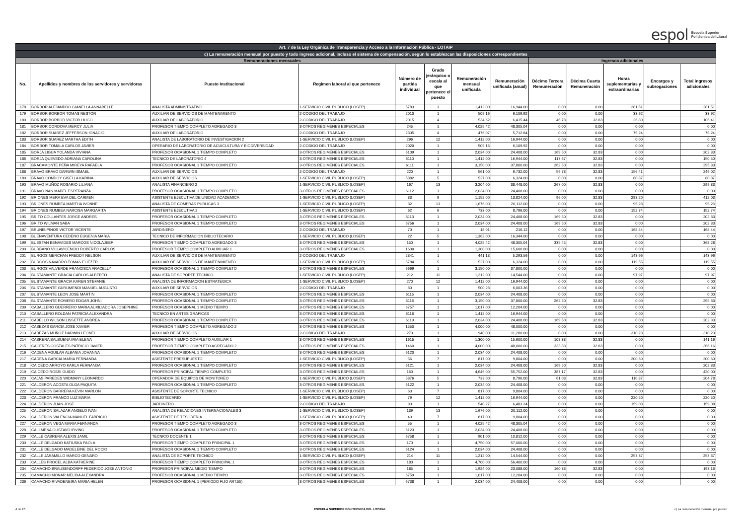espol Escuela Superior
Politécnica del Litoral
| Art. 7 de la Ley Orgánica de Transparencia y Acceso a la Información Pública - LOTAIP | | | | | | | | | | | | |
| --- | --- | --- | --- | --- | --- | --- | --- | --- | --- | --- | --- | --- |
| c) La remuneración mensual por puesto y todo ingreso adicional, incluso el sistema de compensación, según lo establezcan las disposiciones correspondientes | | | | | | | | | | | | |
| Remuneraciones mensuales | | | | | | | | Ingresos adicionales | | | | |
| No. | Apellidos y nombres de los servidores y servidoras | Puesto Institucional | Regimen laboral al que pertenece | Número de partida individual | Grado jerárquico o escala al que pertenece el puesto | Remuneración mensual unificada | Remuneración unificada (anual) | Décimo Tercera Remuneración | Décima Cuarta Remuneración | Horas suplementarias y extraordinarias | Encargos y subrogaciones | Total ingresos adicionales |
| 178 | BORBOR ALEJANDRO GIANELLA ANNABELLE | ANALISTA ADMINISTRATIVO | 1-SERVICIO CIVIL PUBLICO (LOSEP) | 5783 | 3 | 1,412.00 | 16,944.00 | 0.00 | 0.00 | 281.51 | | 281.51 |
| 179 | BORBOR BORBOR TOMAS NESTOR | AUXILIAR DE SERVICIOS DE MANTENIMIENTO | 2-CODIGO DEL TRABAJO | 2010 | 1 | 509.16 | 6,109.92 | 0.00 | 0.00 | 33.92 | | 33.92 |
| 180 | BORBOR BORBOR VICTOR HUGO | AUXILIAR DE LABORATORIO | 2-CODIGO DEL TRABAJO | 2015 | 4 | 534.62 | 6,415.44 | 46.78 | 32.83 | 26.80 | | 106.41 |
| 181 | BORBOR CORDOVA MERCY JULIA | PROFESOR TIEMPO COMPLETO AGREGADO 3 | 3-OTROS REGIMENES ESPECIALES | 245 | 1 | 4,025.42 | 48,305.04 | 0.00 | 0.00 | 0.00 | | 0.00 |
| 182 | BORBOR SUAREZ JEFFERSON IGNACIO | AUXILIAR DE LABORATORIO | 2-CODIGO DEL TRABAJO | 2305 | 4 | 476.07 | 5,712.84 | 0.00 | 0.00 | 75.24 | | 75.24 |
| 183 | BORBOR SUAREZ MARTHA EDITH | ANALISTA DE LABORATORIO DE INVESTIGACION 2 | 1-SERVICIO CIVIL PUBLICO (LOSEP) | 296 | 12 | 1,412.00 | 16,944.00 | 0.00 | 0.00 | 0.00 | | 0.00 |
| 184 | BORBOR TOMALA CARLOS JAVIER | OPERARIO DE LABORATORIO DE ACUICULTURA Y BIODIVERSIDAD | 2-CODIGO DEL TRABAJO | 2020 | 1 | 509.16 | 6,109.92 | 0.00 | 0.00 | 0.00 | | 0.00 |
| 185 | BORJA LIGUA YOLANDA VIVIANA | PROFESOR OCASIONAL 1 TIEMPO COMPLETO | 3-OTROS REGIMENES ESPECIALES | 6109 | 1 | 2,034.00 | 24,408.00 | 169.50 | 32.83 | 0.00 | | 202.33 |
| 186 | BORJA QUEVEDO ADRIANA CAROLINA | TECNICO DE LABORATORIO 4 | 3-OTROS REGIMENES ESPECIALES | 6110 | 1 | 1,412.00 | 16,944.00 | 117.67 | 32.83 | 0.00 | | 150.50 |
| 187 | BRACAMONTE PEÑA MIREYA RAFAELA | PROFESOR OCASIONAL 1 TIEMPO COMPLETO | 3-OTROS REGIMENES ESPECIALES | 6111 | 1 | 3,150.00 | 37,800.00 | 262.50 | 32.83 | 0.00 | | 295.33 |
| 188 | BRAVO BRAVO DARWIN ISMAEL | AUXILIAR DE SERVICIOS | 2-CODIGO DEL TRABAJO | 220 | 1 | 561.00 | 6,732.00 | 59.78 | 32.83 | 156.41 | | 249.02 |
| 189 | BRAVO CONDOY GISELLA KARINA | AUXILIAR DE SERVICIOS | 1-SERVICIO CIVIL PUBLICO (LOSEP) | 5882 | 5 | 527.00 | 6,324.00 | 0.00 | 0.00 | 80.87 | | 80.87 |
| 190 | BRAVO MUÑOZ ROSARIO LILIANA | ANALISTA FINANCIERO 2 | 1-SERVICIO CIVIL PUBLICO (LOSEP) | 167 | 13 | 3,204.00 | 38,448.00 | 267.00 | 32.83 | 0.00 | | 299.83 |
| 191 | BRAVO NAN MABEL ESPERANZA | PROFESOR OCASIONAL 1 TIEMPO COMPLETO | 3-OTROS REGIMENES ESPECIALES | 6112 | 1 | 2,034.00 | 24,408.00 | 0.00 | 0.00 | 0.00 | | 0.00 |
| 192 | BRIONES MERA EVA DEL CARMEN | ASISTENTE EJECUTIVA DE UNIDAD ACADEMICA | 1-SERVICIO CIVIL PUBLICO (LOSEP) | 83 | 9 | 1,152.00 | 13,824.00 | 96.00 | 32.83 | 283.20 | | 412.03 |
| 193 | BRIONES RUMBEA MARTHA IVONNE | ANALISTA DE COMPRAS PUBLICAS 3 | 1-SERVICIO CIVIL PUBLICO (LOSEP) | 32 | 13 | 1,676.00 | 20,112.00 | 0.00 | 0.00 | 95.28 | | 95.28 |
| 194 | BRIONES RUMBEA NARCISA MARGARITA | ASISTENTE EJECUTIVA 2 | 1-SERVICIO CIVIL PUBLICO (LOSEP) | 62 | 6 | 733.00 | 8,796.00 | 0.00 | 0.00 | 152.74 | | 152.74 |
| 195 | BRITO COLLANTES JORGE ANDRES | PROFESOR OCASIONAL 1 TIEMPO COMPLETO | 3-OTROS REGIMENES ESPECIALES | 6113 | 1 | 2,034.00 | 24,408.00 | 169.50 | 32.83 | 0.00 | | 202.33 |
| 196 | BRITO WILMAN SABA | PROFESOR OCASIONAL 1 TIEMPO COMPLETO | 3-OTROS REGIMENES ESPECIALES | 6756 | 1 | 2,034.00 | 24,408.00 | 169.50 | 32.83 | 0.00 | | 202.33 |
| 197 | BRUNIS PINOS VICTOR VICENTE | JARDINERO | 2-CODIGO DEL TRABAJO | 70 | 1 | 18.01 | 216.12 | 0.00 | 0.00 | 168.44 | | 168.44 |
| 198 | BUENAVENTURA CEDENO EUGENIA MARIA | TECNICO DE INFORMACION BIBLIOTECARIO | 1-SERVICIO CIVIL PUBLICO (LOSEP) | 22 | 5 | 1,362.00 | 16,344.00 | 0.00 | 0.00 | 0.00 | | 0.00 |
| 199 | BUESTAN BENAVIDES MARCOS NICOLAJEEF | PROFESOR TIEMPO COMPLETO AGREGADO 3 | 3-OTROS REGIMENES ESPECIALES | 150 | 1 | 4,025.42 | 48,305.04 | 335.45 | 32.83 | 0.00 | | 368.28 |
| 200 | BURBANO VILLAVICENCIO ROBERTO CARLOS | PROFESOR TIEMPO COMPLETO AUXILIAR 1 | 3-OTROS REGIMENES ESPECIALES | 1600 | 1 | 1,300.00 | 15,600.00 | 0.00 | 0.00 | 0.00 | | 0.00 |
| 201 | BURGOS MERCHAN FREDDY NELSON | AUXILIAR DE SERVICIOS DE MANTENIMIENTO | 2-CODIGO DEL TRABAJO | 2341 | 1 | 441.13 | 5,293.56 | 0.00 | 0.00 | 143.96 | | 143.96 |
| 202 | BURGOS NAVARRO TOMAS ELIEZER | AUXILIAR DE SERVICIOS DE MANTENIMIENTO | 1-SERVICIO CIVIL PUBLICO (LOSEP) | 5784 | 5 | 527.00 | 6,324.00 | 0.00 | 0.00 | 119.55 | | 119.55 |
| 203 | BURGOS VALVERDE FRANCISCA ARACELLY | PROFESOR OCASIONAL 1 TIEMPO COMPLETO | 3-OTROS REGIMENES ESPECIALES | 6669 | 1 | 3,150.00 | 37,800.00 | 0.00 | 0.00 | 0.00 | | 0.00 |
| 204 | BUSTAMANTE GRACIA CARLOS ALBERTO | ANALISTA DE SOPORTE TECNICO | 1-SERVICIO CIVIL PUBLICO (LOSEP) | 212 | 11 | 1,212.00 | 14,544.00 | 0.00 | 0.00 | 97.97 | | 97.97 |
| 205 | BUSTAMANTE GRACIA KAREN STEFANIE | ANALISTA DE INFORMACION ESTRATEGICA | 1-SERVICIO CIVIL PUBLICO (LOSEP) | 270 | 12 | 1,412.00 | 16,944.00 | 0.00 | 0.00 | 0.00 | | 0.00 |
| 206 | BUSTAMANTE GURUMENDI MANUEL AUGUSTO | AUXILIAR DE SERVICIOS | 2-CODIGO DEL TRABAJO | 80 | 1 | 500.28 | 6,003.36 | 0.00 | 0.00 | 0.00 | | 0.00 |
| 207 | BUSTAMANTE LEON JOSE MARTIN | PROFESOR OCASIONAL 1 TIEMPO COMPLETO | 3-OTROS REGIMENES ESPECIALES | 6115 | 1 | 2,034.00 | 24,408.00 | 0.00 | 0.00 | 0.00 | | 0.00 |
| 208 | BUSTAMANTE ROMERO EDGAR JOHNI | PROFESOR OCASIONAL 1 TIEMPO COMPLETO | 3-OTROS REGIMENES ESPECIALES | 6116 | 1 | 3,150.00 | 37,800.00 | 262.50 | 32.83 | 0.00 | | 295.33 |
| 209 | CABALLERO GUERRERO MARIA AUXILIADORA JOSEPHINE | PROFESOR OCASIONAL 1 MEDIO TIEMPO | 3-OTROS REGIMENES ESPECIALES | 6757 | 1 | 1,017.00 | 12,204.00 | 0.00 | 0.00 | 0.00 | | 0.00 |
| 210 | CABALLERO ROLDAN PATRICIA ALEXANDRA | TECNICO EN ARTES GRAFICAS | 3-OTROS REGIMENES ESPECIALES | 6118 | 1 | 1,412.00 | 16,944.00 | 0.00 | 0.00 | 0.00 | | 0.00 |
| 211 | CABELLO WILSON LISSETTE ANDREA | PROFESOR OCASIONAL 1 TIEMPO COMPLETO | 3-OTROS REGIMENES ESPECIALES | 6119 | 1 | 2,034.00 | 24,408.00 | 169.50 | 32.83 | 0.00 | | 202.33 |
| 212 | CABEZAS GARCIA JOSE XAVIER | PROFESOR TIEMPO COMPLETO AGREGADO 2 | 3-OTROS REGIMENES ESPECIALES | 1550 | 1 | 4,000.00 | 48,000.00 | 0.00 | 0.00 | 0.00 | | 0.00 |
| 213 | CABEZAS MUÑOZ DARWIN LEONEL | AUXILIAR DE SERVICIOS | 2-CODIGO DEL TRABAJO | 270 | 1 | 940.00 | 11,280.00 | 0.00 | 0.00 | 310.23 | | 310.23 |
| 214 | CABRERA BALBUENA IRIA ELENA | PROFESOR TIEMPO COMPLETO AUXILIAR 1 | 3-OTROS REGIMENES ESPECIALES | 1615 | 1 | 1,300.00 | 15,600.00 | 108.33 | 32.83 | 0.00 | | 141.16 |
| 215 | CACERES COSTALES PATRICIO JAVIER | PROFESOR TIEMPO COMPLETO AGREGADO 2 | 3-OTROS REGIMENES ESPECIALES | 1460 | 1 | 4,000.00 | 48,000.00 | 333.33 | 32.83 | 0.00 | | 366.16 |
| 216 | CADENA AGUILAR ALBANIA JOHANNA | PROFESOR OCASIONAL 1 TIEMPO COMPLETO | 3-OTROS REGIMENES ESPECIALES | 6120 | 1 | 2,034.00 | 24,408.00 | 0.00 | 0.00 | 0.00 | | 0.00 |
| 217 | CADENA GARCIA MARIA FERNANDA | ASISTENTE PRESUPUESTO | 1-SERVICIO CIVIL PUBLICO (LOSEP) | 56 | 7 | 817.00 | 9,804.00 | 0.00 | 0.00 | 200.60 | | 200.60 |
| 218 | CAICEDO ARROYO KARLA FERNANDA | PROFESOR OCASIONAL 1 TIEMPO COMPLETO | 3-OTROS REGIMENES ESPECIALES | 6121 | 1 | 2,034.00 | 24,408.00 | 169.50 | 32.83 | 0.00 | | 202.33 |
| 219 | CAICEDO ROSSI GUIDO | PROFESOR PRINCIPAL TIEMPO COMPLETO | 3-OTROS REGIMENES ESPECIALES | 160 | 1 | 4,646.00 | 55,752.00 | 387.17 | 32.83 | 0.00 | | 420.00 |
| 220 | CAJAS PAREDES WIDMANY LEONARDO | OPERADOR DE EQUIPOS DE MONITOREO | 1-SERVICIO CIVIL PUBLICO (LOSEP) | 5876 | 5 | 733.00 | 8,796.00 | 61.08 | 32.83 | 110.87 | | 204.78 |
| 221 | CALDERON ACOSTA OLGA PAQUITA | PROFESOR OCASIONAL 1 TIEMPO COMPLETO | 3-OTROS REGIMENES ESPECIALES | 6122 | 1 | 2,034.00 | 24,408.00 | 0.00 | 0.00 | 0.00 | | 0.00 |
| 222 | CALDERON BARRERA KEVIN MARLON | ASISTENTE DE SOPORTE TECNICO | 1-SERVICIO CIVIL PUBLICO (LOSEP) | 63 | 7 | 817.00 | 9,804.00 | 0.00 | 0.00 | 0.00 | | 0.00 |
| 223 | CALDERON FRANCO LUZ MARIA | BIBLIOTECARIO | 1-SERVICIO CIVIL PUBLICO (LOSEP) | 79 | 12 | 1,412.00 | 16,944.00 | 0.00 | 0.00 | 220.50 | | 220.50 |
| 224 | CALDERON JUAN JOSE | JARDINERO | 2-CODIGO DEL TRABAJO | 90 | 1 | 540.27 | 6,483.24 | 0.00 | 0.00 | 159.08 | | 159.08 |
| 225 | CALDERON SALAZAR ANGELO IVAN | ANALISTA DE RELACIONES INTERNACIONALES 3 | 1-SERVICIO CIVIL PUBLICO (LOSEP) | 139 | 13 | 1,676.00 | 20,112.00 | 0.00 | 0.00 | 0.00 | | 0.00 |
| 226 | CALDERON VALENCIA MANUEL FABRICIO | ASISTENTE DE TESORERIA | 1-SERVICIO CIVIL PUBLICO (LOSEP) | 40 | 7 | 817.00 | 9,804.00 | 0.00 | 0.00 | 0.00 | | 0.00 |
| 227 | CALDERON VEGA MARIA FERNANDA | PROFESOR TIEMPO COMPLETO AGREGADO 3 | 3-OTROS REGIMENES ESPECIALES | 55 | 1 | 4,025.42 | 48,305.04 | 0.00 | 0.00 | 0.00 | | 0.00 |
| 228 | CALI MENA GUSTAVO IRVING | PROFESOR OCASIONAL 1 TIEMPO COMPLETO | 3-OTROS REGIMENES ESPECIALES | 6123 | 1 | 2,034.00 | 24,408.00 | 0.00 | 0.00 | 0.00 | | 0.00 |
| 229 | CALLE CABRERA ALEXIS JAMIL | TECNICO DOCENTE 1 | 3-OTROS REGIMENES ESPECIALES | 6758 | 1 | 901.00 | 10,812.00 | 0.00 | 0.00 | 0.00 | | 0.00 |
| 230 | CALLE DELGADO KATIUSKA PAOLA | PROFESOR TIEMPO COMPLETO PRINCIPAL 1 | 3-OTROS REGIMENES ESPECIALES | 170 | 1 | 4,750.00 | 57,000.00 | 0.00 | 0.00 | 0.00 | | 0.00 |
| 231 | CALLE DELGADO MADELEINE DEL ROCIO | PROFESOR OCASIONAL 1 TIEMPO COMPLETO | 3-OTROS REGIMENES ESPECIALES | 6124 | 1 | 2,034.00 | 24,408.00 | 0.00 | 0.00 | 0.00 | | 0.00 |
| 232 | CALLE JARAMILLO MARCO GENARO | ANALISTA DE SOPORTE TECNICO | 1-SERVICIO CIVIL PUBLICO (LOSEP) | 214 | 11 | 1,212.00 | 14,544.00 | 0.00 | 0.00 | 253.37 | | 253.37 |
| 233 | CALLES PROCEL ALBA KATHERINE | PROFESOR TIEMPO COMPLETO PRINCIPAL 1 | 3-OTROS REGIMENES ESPECIALES | 180 | 1 | 4,700.00 | 56,400.00 | 0.00 | 0.00 | 0.00 | | 0.00 |
| 234 | CAMACHO BRAUSENDORFF FEDERICO JOSE ANTONIO | PROFESOR PRINCIPAL MEDIO TIEMPO | 3-OTROS REGIMENES ESPECIALES | 185 | 1 | 1,924.00 | 23,088.00 | 160.33 | 32.83 | 0.00 | | 193.16 |
| 235 | CAMACHO MONAR MELIDA ALEXANDRA | PROFESOR OCASIONAL 1 MEDIO TIEMPO | 3-OTROS REGIMENES ESPECIALES | 6759 | 1 | 1,017.00 | 12,204.00 | 0.00 | 0.00 | 0.00 | | 0.00 |
| 236 | CAMACHO RIVADENEIRA MARIA HELEN | PROFESOR OCASIONAL 1 (PERIODO FIJO ART.55) | 3-OTROS REGIMENES ESPECIALES | 6738 | 1 | 2,034.00 | 24,408.00 | 0.00 | 0.00 | 0.00 | | 0.00 |
4 de 26 ESCUELA SUPERIOR POLITECNICA DEL LITORAL c) La remuneración mensual por puesto